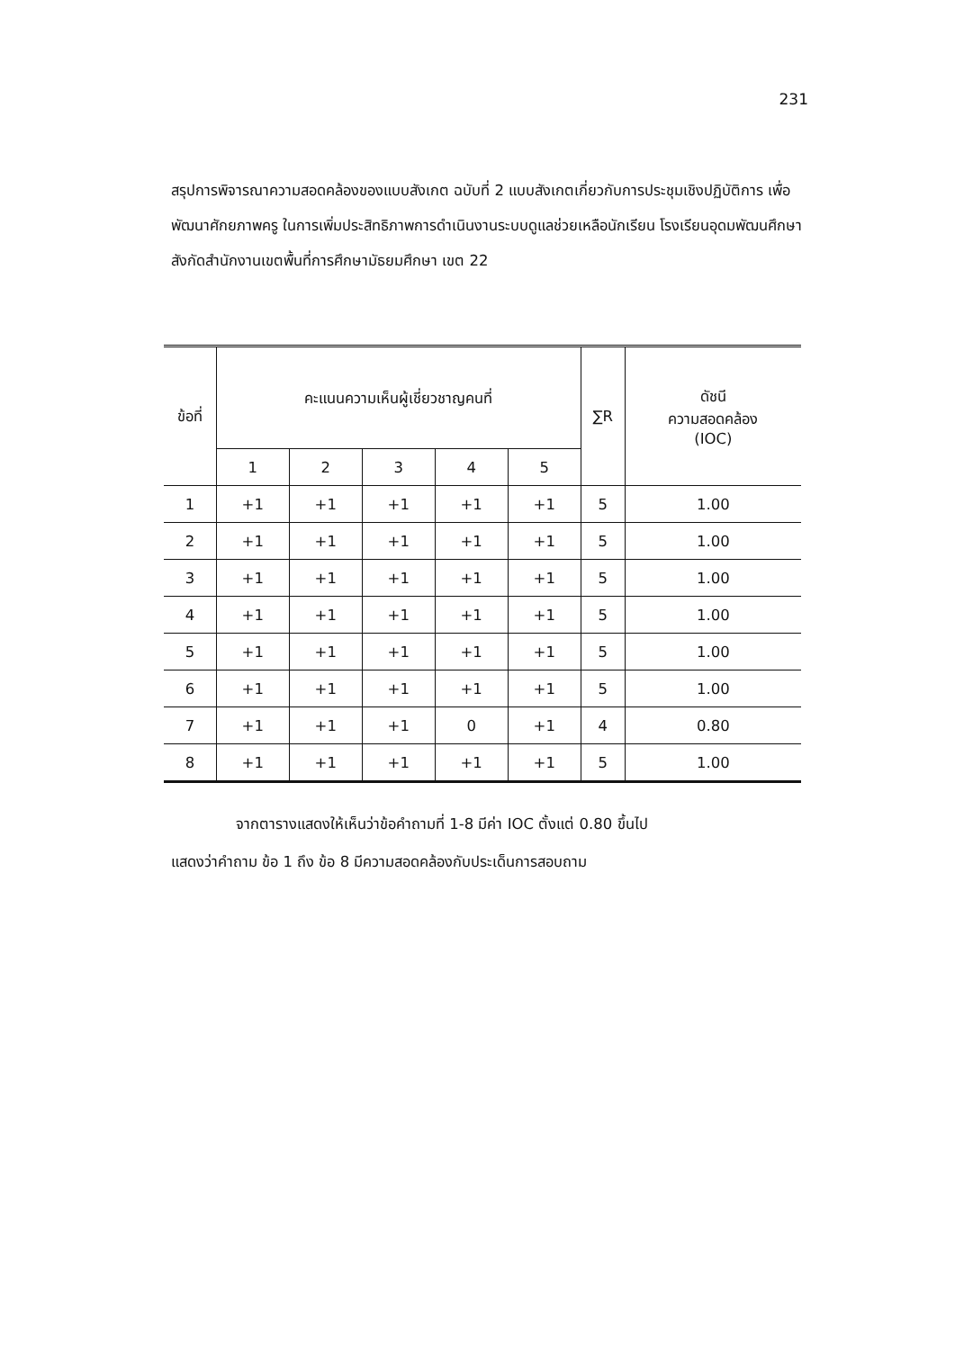231
สรุปการพิจารณาความสอดคล้องของแบบสังเกต ฉบับที่ 2 แบบสังเกตเกี่ยวกับการประชุมเชิงปฏิบัติการ เพื่อพัฒนาศักยภาพครู ในการเพิ่มประสิทธิภาพการดำเนินงานระบบดูแลช่วยเหลือนักเรียน โรงเรียนอุดมพัฒนศึกษา สังกัดสำนักงานเขตพื้นที่การศึกษามัธยมศึกษา เขต 22
| ข้อที่ | คะแนนความเห็นผู้เชี่ยวชาญคนที่ | | | | | ∑R | ดัชนี ความสอดคล้อง (IOC) |
| --- | --- | --- | --- | --- | --- | --- | --- |
| | 1 | 2 | 3 | 4 | 5 | | |
| 1 | +1 | +1 | +1 | +1 | +1 | 5 | 1.00 |
| 2 | +1 | +1 | +1 | +1 | +1 | 5 | 1.00 |
| 3 | +1 | +1 | +1 | +1 | +1 | 5 | 1.00 |
| 4 | +1 | +1 | +1 | +1 | +1 | 5 | 1.00 |
| 5 | +1 | +1 | +1 | +1 | +1 | 5 | 1.00 |
| 6 | +1 | +1 | +1 | +1 | +1 | 5 | 1.00 |
| 7 | +1 | +1 | +1 | 0 | +1 | 4 | 0.80 |
| 8 | +1 | +1 | +1 | +1 | +1 | 5 | 1.00 |
จากตารางแสดงให้เห็นว่าข้อคำถามที่ 1-8 มีค่า IOC ตั้งแต่ 0.80 ขึ้นไป
แสดงว่าคำถาม ข้อ 1 ถึง ข้อ 8 มีความสอดคล้องกับประเด็นการสอบถาม